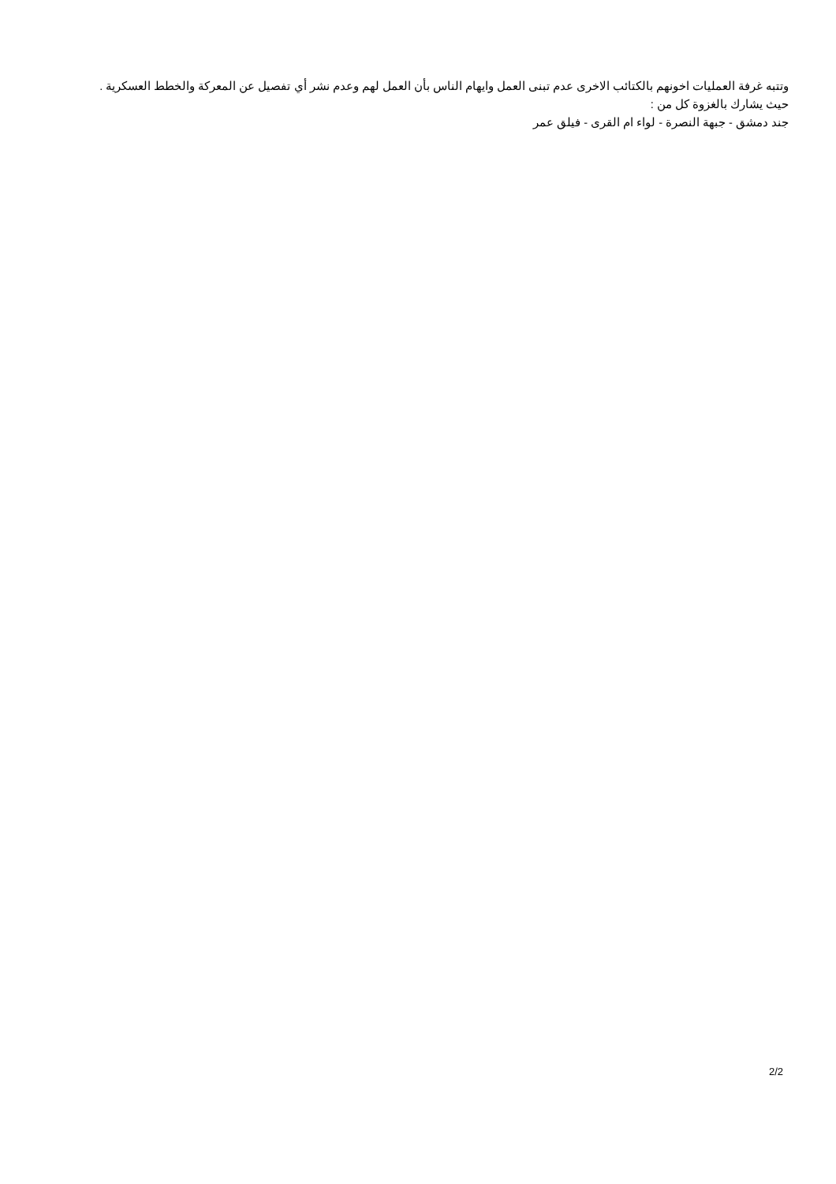وتتبه غرفة العمليات اخونهم بالكتائب الاخرى عدم تبنى العمل وايهام الناس بأن العمل لهم وعدم نشر أي تفصيل عن المعركة والخطط العسكرية .
حيث يشارك بالغزوة كل من :
جند دمشق - جبهة النصرة - لواء ام القرى - فيلق عمر
2/2